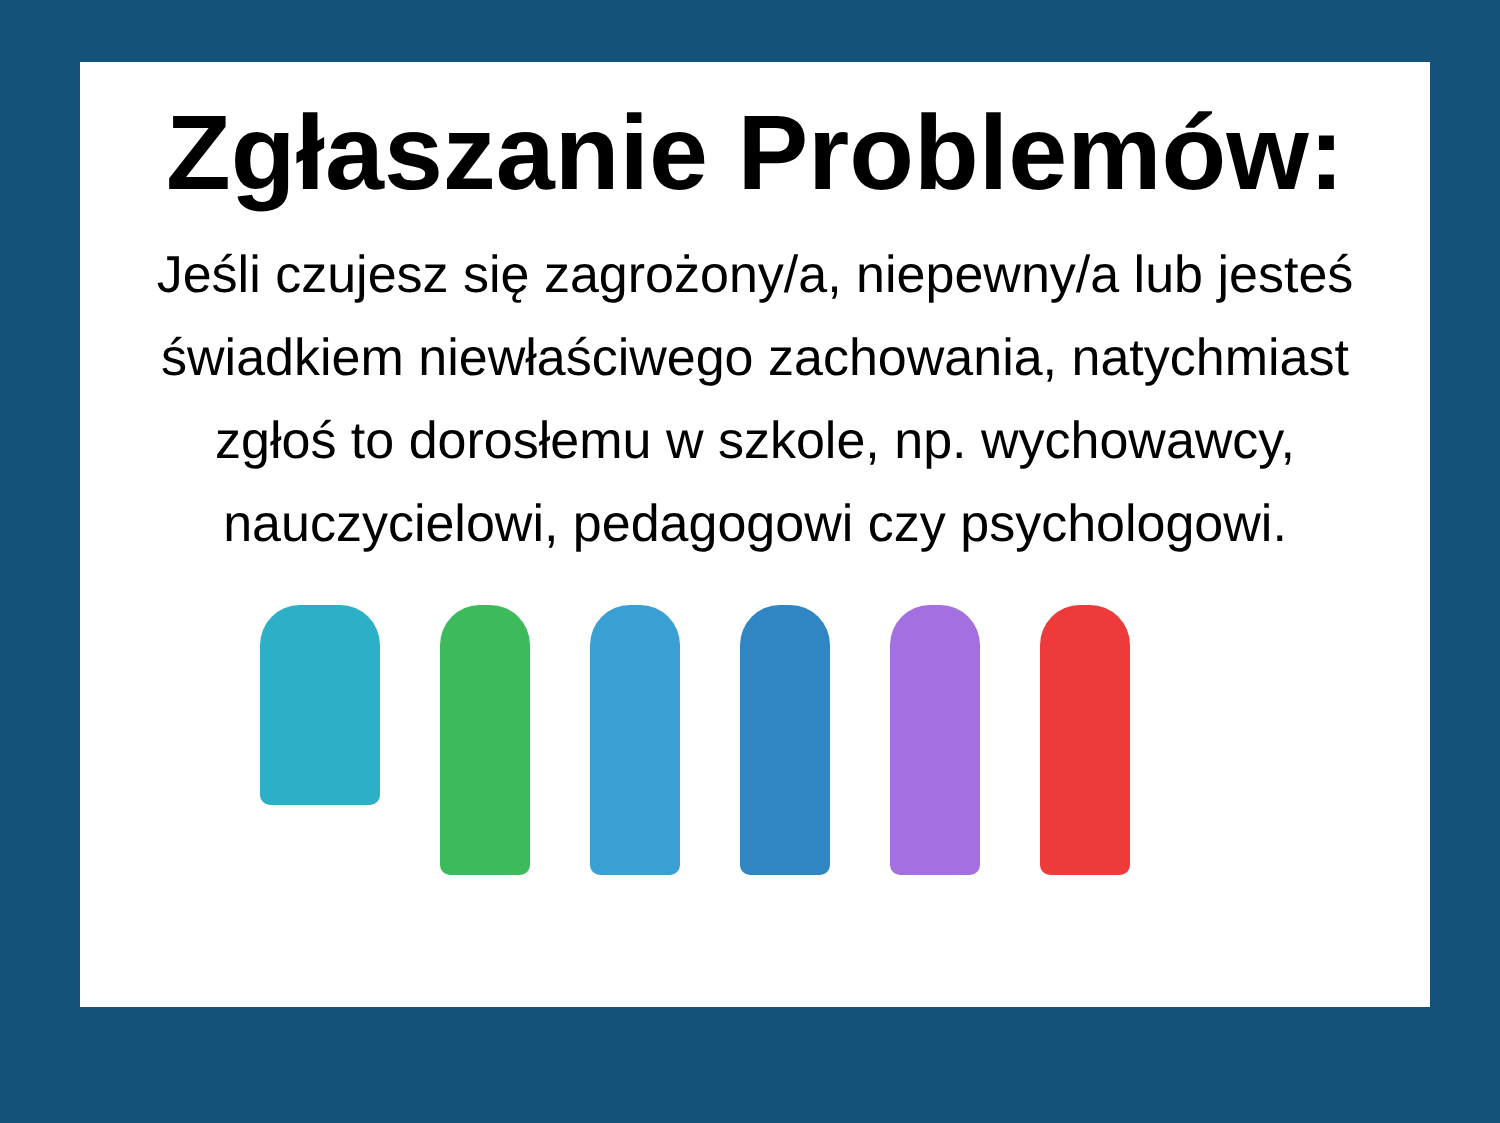Zgłaszanie Problemów:
Jeśli czujesz się zagrożony/a, niepewny/a lub jesteś świadkiem niewłaściwego zachowania, natychmiast zgłoś to dorosłemu w szkole, np. wychowawcy, nauczycielowi, pedagogowi czy psychologowi.